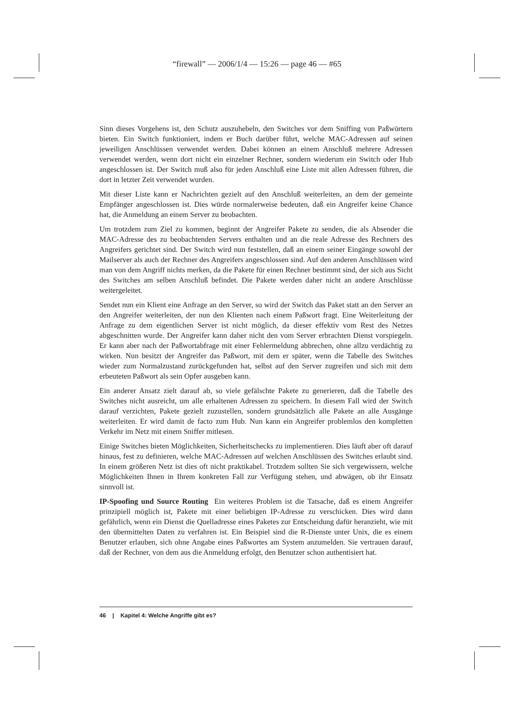“firewall” — 2006/1/4 — 15:26 — page 46 — #65
Sinn dieses Vorgehens ist, den Schutz auszuhebeln, den Switches vor dem Sniffing von Paßwörtern bieten. Ein Switch funktioniert, indem er Buch darüber führt, welche MAC-Adressen auf seinen jeweiligen Anschlüssen verwendet werden. Dabei können an einem Anschluß mehrere Adressen verwendet werden, wenn dort nicht ein einzelner Rechner, sondern wiederum ein Switch oder Hub angeschlossen ist. Der Switch muß also für jeden Anschluß eine Liste mit allen Adressen führen, die dort in letzter Zeit verwendet wurden.
Mit dieser Liste kann er Nachrichten gezielt auf den Anschluß weiterleiten, an dem der gemeinte Empfänger angeschlossen ist. Dies würde normalerweise bedeuten, daß ein Angreifer keine Chance hat, die Anmeldung an einem Server zu beobachten.
Um trotzdem zum Ziel zu kommen, beginnt der Angreifer Pakete zu senden, die als Absender die MAC-Adresse des zu beobachtenden Servers enthalten und an die reale Adresse des Rechners des Angreifers gerichtet sind. Der Switch wird nun feststellen, daß an einem seiner Eingänge sowohl der Mailserver als auch der Rechner des Angreifers angeschlossen sind. Auf den anderen Anschlüssen wird man von dem Angriff nichts merken, da die Pakete für einen Rechner bestimmt sind, der sich aus Sicht des Switches am selben Anschluß befindet. Die Pakete werden daher nicht an andere Anschlüsse weitergeleitet.
Sendet nun ein Klient eine Anfrage an den Server, so wird der Switch das Paket statt an den Server an den Angreifer weiterleiten, der nun den Klienten nach einem Paßwort fragt. Eine Weiterleitung der Anfrage zu dem eigentlichen Server ist nicht möglich, da dieser effektiv vom Rest des Netzes abgeschnitten wurde. Der Angreifer kann daher nicht den vom Server erbrachten Dienst vorspiegeln. Er kann aber nach der Paßwortabfrage mit einer Fehlermeldung abbrechen, ohne allzu verdächtig zu wirken. Nun besitzt der Angreifer das Paßwort, mit dem er später, wenn die Tabelle des Switches wieder zum Normalzustand zurückgefunden hat, selbst auf den Server zugreifen und sich mit dem erbeuteten Paßwort als sein Opfer ausgeben kann.
Ein anderer Ansatz zielt darauf ab, so viele gefälschte Pakete zu generieren, daß die Tabelle des Switches nicht ausreicht, um alle erhaltenen Adressen zu speichern. In diesem Fall wird der Switch darauf verzichten, Pakete gezielt zuzustellen, sondern grundsätzlich alle Pakete an alle Ausgänge weiterleiten. Er wird damit de facto zum Hub. Nun kann ein Angreifer problemlos den kompletten Verkehr im Netz mit einem Sniffer mitlesen.
Einige Switches bieten Möglichkeiten, Sicherheitschecks zu implementieren. Dies läuft aber oft darauf hinaus, fest zu definieren, welche MAC-Adressen auf welchen Anschlüssen des Switches erlaubt sind. In einem größeren Netz ist dies oft nicht praktikabel. Trotzdem sollten Sie sich vergewissern, welche Möglichkeiten Ihnen in Ihrem konkreten Fall zur Verfügung stehen, und abwägen, ob ihr Einsatz sinnvoll ist.
IP-Spoofing und Source Routing Ein weiteres Problem ist die Tatsache, daß es einem Angreifer prinzipiell möglich ist, Pakete mit einer beliebigen IP-Adresse zu verschicken. Dies wird dann gefährlich, wenn ein Dienst die Quelladresse eines Paketes zur Entscheidung dafür heranzieht, wie mit den übermittelten Daten zu verfahren ist. Ein Beispiel sind die R-Dienste unter Unix, die es einem Benutzer erlauben, sich ohne Angabe eines Paßwortes am System anzumelden. Sie vertrauen darauf, daß der Rechner, von dem aus die Anmeldung erfolgt, den Benutzer schon authentisiert hat.
46 | Kapitel 4: Welche Angriffe gibt es?